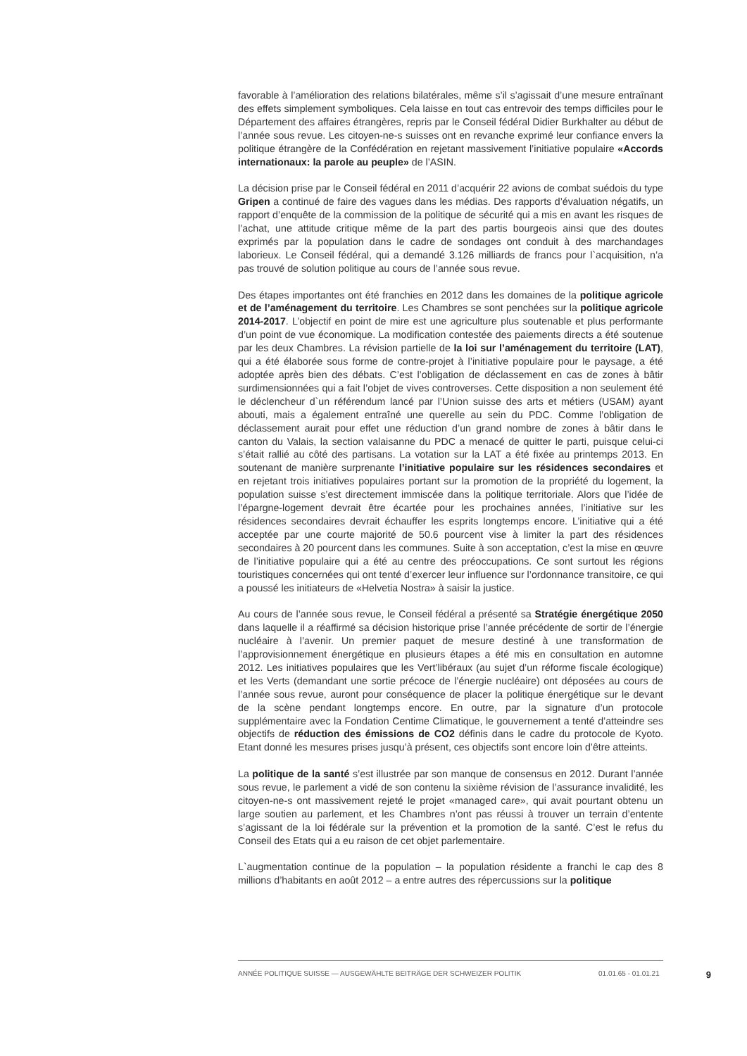favorable à l’amélioration des relations bilatérales, même s’il s’agissait d’une mesure entraînant des effets simplement symboliques. Cela laisse en tout cas entrevoir des temps difficiles pour le Département des affaires étrangères, repris par le Conseil fédéral Didier Burkhalter au début de l’année sous revue. Les citoyen-ne-s suisses ont en revanche exprimé leur confiance envers la politique étrangère de la Confédération en rejetant massivement l’initiative populaire «Accords internationaux: la parole au peuple» de l’ASIN.
La décision prise par le Conseil fédéral en 2011 d’acquérir 22 avions de combat suédois du type Gripen a continué de faire des vagues dans les médias. Des rapports d’évaluation négatifs, un rapport d’enquête de la commission de la politique de sécurité qui a mis en avant les risques de l’achat, une attitude critique même de la part des partis bourgeois ainsi que des doutes exprimés par la population dans le cadre de sondages ont conduit à des marchandages laborieux. Le Conseil fédéral, qui a demandé 3.126 milliards de francs pour l`acquisition, n’a pas trouvé de solution politique au cours de l’année sous revue.
Des étapes importantes ont été franchies en 2012 dans les domaines de la politique agricole et de l’aménagement du territoire. Les Chambres se sont penchées sur la politique agricole 2014-2017. L’objectif en point de mire est une agriculture plus soutenable et plus performante d’un point de vue économique. La modification contestée des paiements directs a été soutenue par les deux Chambres. La révision partielle de la loi sur l’aménagement du territoire (LAT), qui a été élaborée sous forme de contre-projet à l’initiative populaire pour le paysage, a été adoptée après bien des débats. C’est l’obligation de déclassement en cas de zones à bâtir surdimensionnées qui a fait l’objet de vives controverses. Cette disposition a non seulement été le déclencheur d`un référendum lancé par l’Union suisse des arts et métiers (USAM) ayant abouti, mais a également entraîné une querelle au sein du PDC. Comme l’obligation de déclassement aurait pour effet une réduction d’un grand nombre de zones à bâtir dans le canton du Valais, la section valaisanne du PDC a menacé de quitter le parti, puisque celui-ci s’était rallié au côté des partisans. La votation sur la LAT a été fixée au printemps 2013. En soutenant de manière surprenante l’initiative populaire sur les résidences secondaires et en rejetant trois initiatives populaires portant sur la promotion de la propriété du logement, la population suisse s’est directement immiscée dans la politique territoriale. Alors que l’idée de l’épargne-logement devrait être écartée pour les prochaines années, l’initiative sur les résidences secondaires devrait échauffer les esprits longtemps encore. L’initiative qui a été acceptée par une courte majorité de 50.6 pourcent vise à limiter la part des résidences secondaires à 20 pourcent dans les communes. Suite à son acceptation, c’est la mise en œuvre de l’initiative populaire qui a été au centre des préoccupations. Ce sont surtout les régions touristiques concernées qui ont tenté d’exercer leur influence sur l’ordonnance transitoire, ce qui a poussé les initiateurs de «Helvetia Nostra» à saisir la justice.
Au cours de l’année sous revue, le Conseil fédéral a présenté sa Stratégie énergétique 2050 dans laquelle il a réaffirmé sa décision historique prise l’année précédente de sortir de l’énergie nucléaire à l’avenir. Un premier paquet de mesure destiné à une transformation de l’approvisionnement énergétique en plusieurs étapes a été mis en consultation en automne 2012. Les initiatives populaires que les Vert’libéraux (au sujet d’un réforme fiscale écologique) et les Verts (demandant une sortie précoce de l’énergie nucléaire) ont déposées au cours de l’année sous revue, auront pour conséquence de placer la politique énergétique sur le devant de la scène pendant longtemps encore. En outre, par la signature d’un protocole supplémentaire avec la Fondation Centime Climatique, le gouvernement a tenté d’atteindre ses objectifs de réduction des émissions de CO2 définis dans le cadre du protocole de Kyoto. Etant donné les mesures prises jusqu’à présent, ces objectifs sont encore loin d’être atteints.
La politique de la santé s’est illustrée par son manque de consensus en 2012. Durant l’année sous revue, le parlement a vidé de son contenu la sixième révision de l’assurance invalidité, les citoyen-ne-s ont massivement rejeté le projet «managed care», qui avait pourtant obtenu un large soutien au parlement, et les Chambres n’ont pas réussi à trouver un terrain d’entente s’agissant de la loi fédérale sur la prévention et la promotion de la santé. C’est le refus du Conseil des Etats qui a eu raison de cet objet parlementaire.
L`augmentation continue de la population – la population résidente a franchi le cap des 8 millions d’habitants en août 2012 – a entre autres des répercussions sur la politique
ANNÉE POLITIQUE SUISSE — AUSGEWÄHLTE BEITRÄGE DER SCHWEIZER POLITIK 01.01.65 - 01.01.21 9